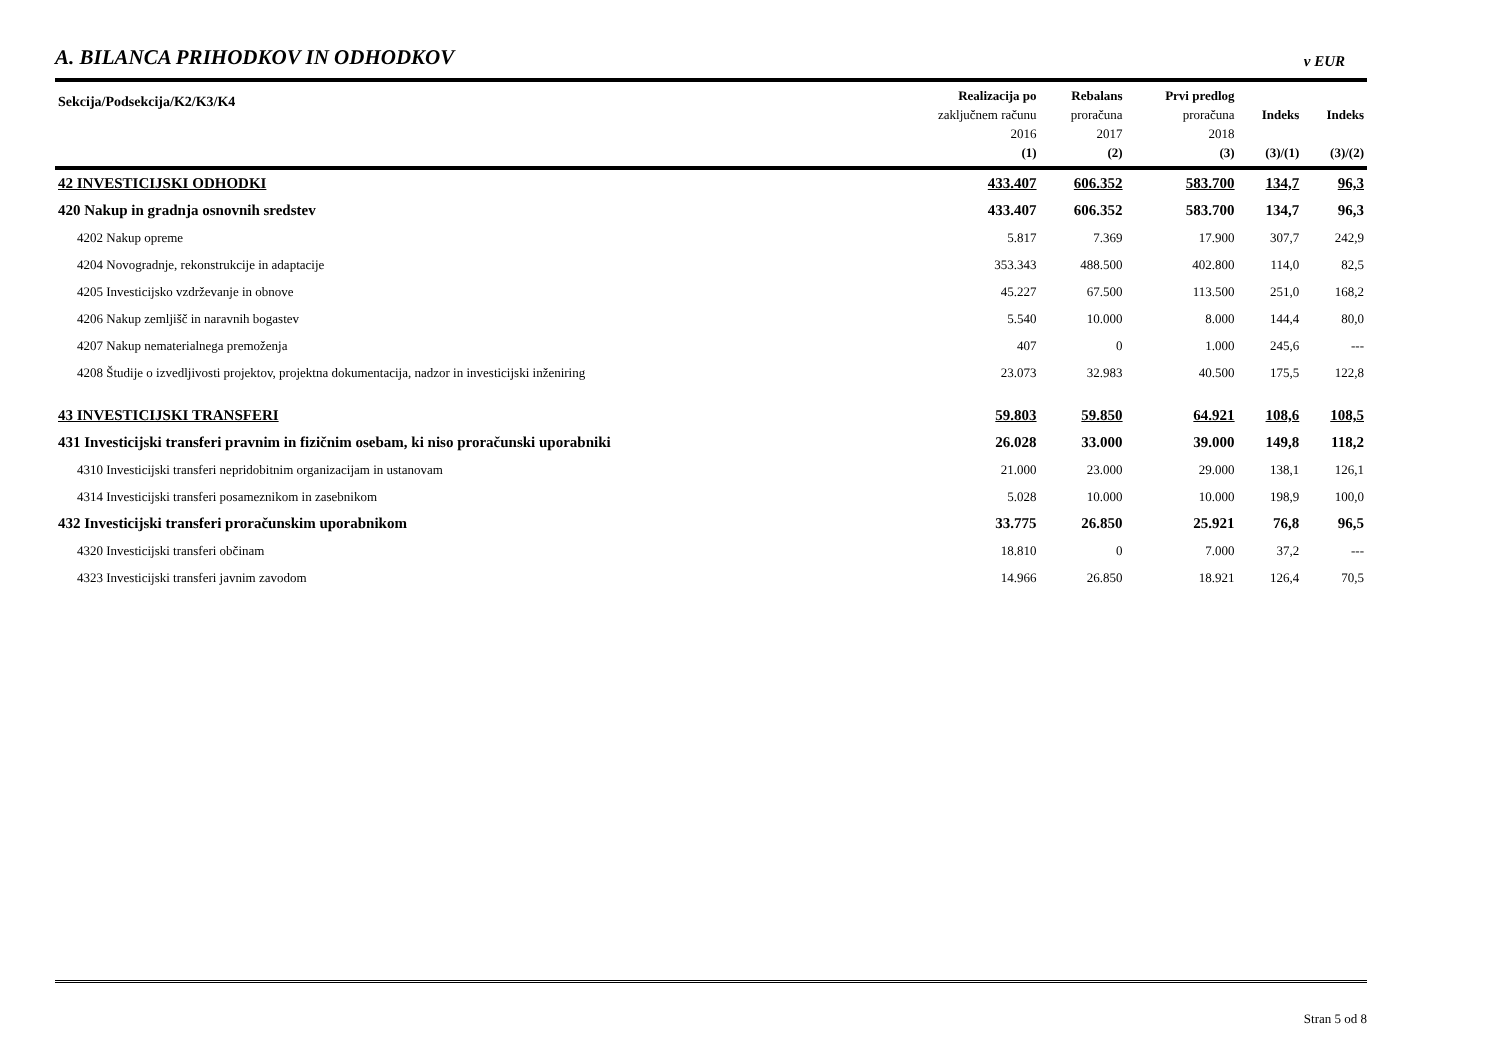A. BILANCA PRIHODKOV IN ODHODKOV v EUR
| Sekcija/Podsekcija/K2/K3/K4 | Realizacija po zaključnem računu 2016 (1) | Rebalans proračuna 2017 (2) | Prvi predlog proračuna 2018 (3) | Indeks (3)/(1) | Indeks (3)/(2) |
| --- | --- | --- | --- | --- | --- |
| 42 INVESTICIJSKI ODHODKI | 433.407 | 606.352 | 583.700 | 134,7 | 96,3 |
| 420 Nakup in gradnja osnovnih sredstev | 433.407 | 606.352 | 583.700 | 134,7 | 96,3 |
| 4202 Nakup opreme | 5.817 | 7.369 | 17.900 | 307,7 | 242,9 |
| 4204 Novogradnje, rekonstrukcije in adaptacije | 353.343 | 488.500 | 402.800 | 114,0 | 82,5 |
| 4205 Investicijsko vzdrževanje in obnove | 45.227 | 67.500 | 113.500 | 251,0 | 168,2 |
| 4206 Nakup zemljišč in naravnih bogastev | 5.540 | 10.000 | 8.000 | 144,4 | 80,0 |
| 4207 Nakup nematerialnega premoženja | 407 | 0 | 1.000 | 245,6 | --- |
| 4208 Študije o izvedljivosti projektov, projektna dokumentacija, nadzor in investicijski inženiring | 23.073 | 32.983 | 40.500 | 175,5 | 122,8 |
| 43 INVESTICIJSKI TRANSFERI | 59.803 | 59.850 | 64.921 | 108,6 | 108,5 |
| 431 Investicijski transferi pravnim in fizičnim osebam, ki niso proračunski uporabniki | 26.028 | 33.000 | 39.000 | 149,8 | 118,2 |
| 4310 Investicijski transferi nepridobitnim organizacijam in ustanovam | 21.000 | 23.000 | 29.000 | 138,1 | 126,1 |
| 4314 Investicijski transferi posameznikom in zasebnikom | 5.028 | 10.000 | 10.000 | 198,9 | 100,0 |
| 432 Investicijski transferi proračunskim uporabnikom | 33.775 | 26.850 | 25.921 | 76,8 | 96,5 |
| 4320 Investicijski transferi občinam | 18.810 | 0 | 7.000 | 37,2 | --- |
| 4323 Investicijski transferi javnim zavodom | 14.966 | 26.850 | 18.921 | 126,4 | 70,5 |
Stran 5 od 8